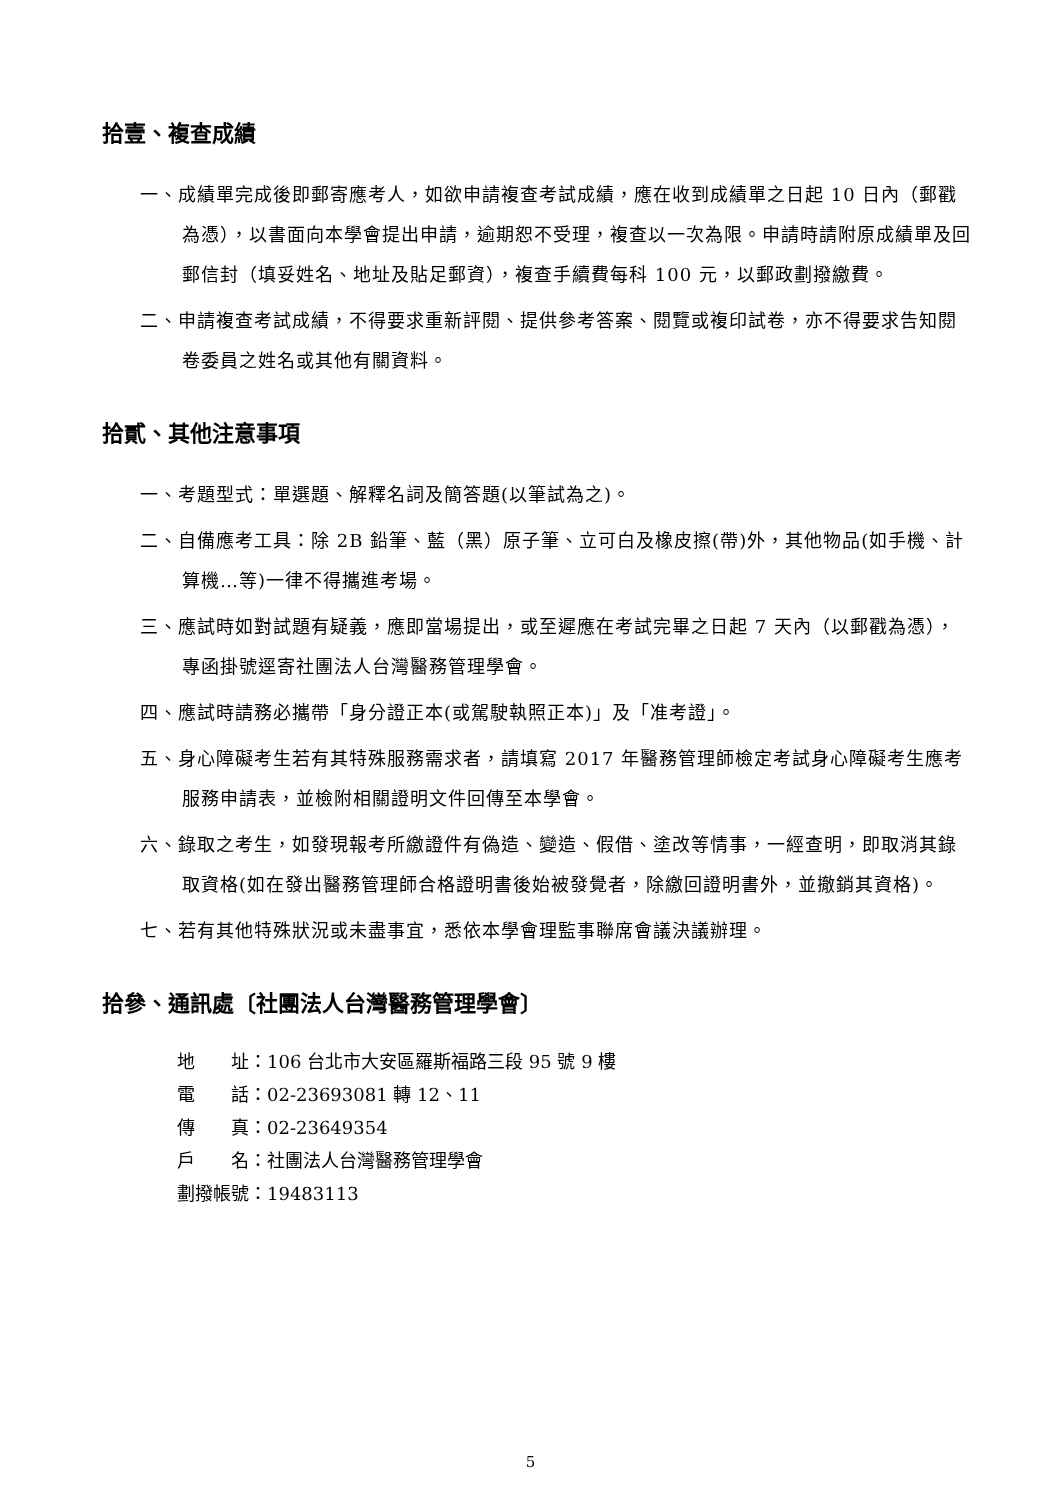拾壹、複查成績
一、成績單完成後即郵寄應考人，如欲申請複查考試成績，應在收到成績單之日起 10 日內（郵戳為憑），以書面向本學會提出申請，逾期恕不受理，複查以一次為限。申請時請附原成績單及回郵信封（填妥姓名、地址及貼足郵資），複查手續費每科 100 元，以郵政劃撥繳費。
二、申請複查考試成績，不得要求重新評閱、提供參考答案、閱覽或複印試卷，亦不得要求告知閱卷委員之姓名或其他有關資料。
拾貳、其他注意事項
一、考題型式：單選題、解釋名詞及簡答題(以筆試為之)。
二、自備應考工具：除 2B 鉛筆、藍（黑）原子筆、立可白及橡皮擦(帶)外，其他物品(如手機、計算機…等)一律不得攜進考場。
三、應試時如對試題有疑義，應即當場提出，或至遲應在考試完畢之日起 7 天內（以郵戳為憑），專函掛號逕寄社團法人台灣醫務管理學會。
四、應試時請務必攜帶「身分證正本(或駕駛執照正本)」及「准考證」。
五、身心障礙考生若有其特殊服務需求者，請填寫 2017 年醫務管理師檢定考試身心障礙考生應考服務申請表，並檢附相關證明文件回傳至本學會。
六、錄取之考生，如發現報考所繳證件有偽造、變造、假借、塗改等情事，一經查明，即取消其錄取資格(如在發出醫務管理師合格證明書後始被發覺者，除繳回證明書外，並撤銷其資格)。
七、若有其他特殊狀況或未盡事宜，悉依本學會理監事聯席會議決議辦理。
拾參、通訊處〔社團法人台灣醫務管理學會〕
地　　址：106 台北市大安區羅斯福路三段 95 號 9 樓
電　　話：02-23693081 轉 12、11
傳　　真：02-23649354
戶　　名：社團法人台灣醫務管理學會
劃撥帳號：19483113
5